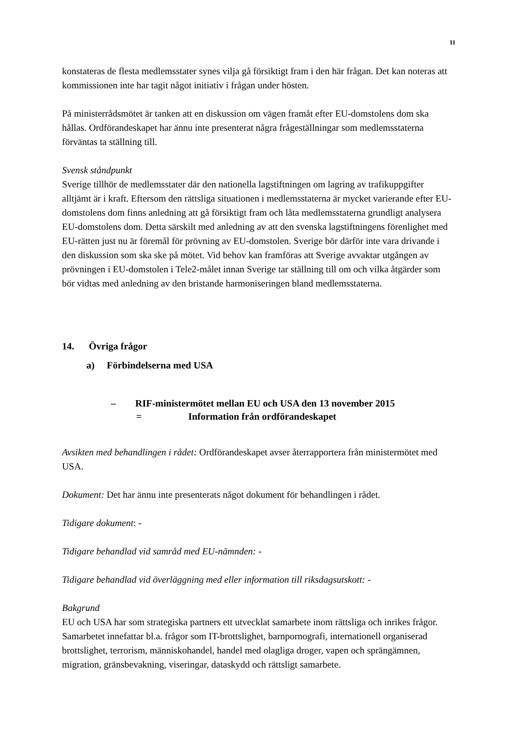11
konstateras de flesta medlemsstater synes vilja gå försiktigt fram i den här frågan. Det kan noteras att kommissionen inte har tagit något initiativ i frågan under hösten.
På ministerrådsmötet är tanken att en diskussion om vägen framåt efter EU-domstolens dom ska hållas. Ordförandeskapet har ännu inte presenterat några frågeställningar som medlemsstaterna förväntas ta ställning till.
Svensk ståndpunkt
Sverige tillhör de medlemsstater där den nationella lagstiftningen om lagring av trafikuppgifter alltjämt är i kraft. Eftersom den rättsliga situationen i medlemsstaterna är mycket varierande efter EU-domstolens dom finns anledning att gå försiktigt fram och låta medlemsstaterna grundligt analysera EU-domstolens dom. Detta särskilt med anledning av att den svenska lagstiftningens förenlighet med EU-rätten just nu är föremål för prövning av EU-domstolen. Sverige bör därför inte vara drivande i den diskussion som ska ske på mötet. Vid behov kan framföras att Sverige avvaktar utgången av prövningen i EU-domstolen i Tele2-målet innan Sverige tar ställning till om och vilka åtgärder som bör vidtas med anledning av den bristande harmoniseringen bland medlemsstaterna.
14. Övriga frågor
a) Förbindelserna med USA
– RIF-ministermötet mellan EU och USA den 13 november 2015
= Information från ordförandeskapet
Avsikten med behandlingen i rådet: Ordförandeskapet avser återrapportera från ministermötet med USA.
Dokument: Det har ännu inte presenterats något dokument för behandlingen i rådet.
Tidigare dokument: -
Tidigare behandlad vid samråd med EU-nämnden: -
Tidigare behandlad vid överläggning med eller information till riksdagsutskott: -
Bakgrund
EU och USA har som strategiska partners ett utvecklat samarbete inom rättsliga och inrikes frågor. Samarbetet innefattar bl.a. frågor som IT-brottslighet, barnpornografi, internationell organiserad brottslighet, terrorism, människohandel, handel med olagliga droger, vapen och sprängämnen, migration, gränsbevakning, viseringar, dataskydd och rättsligt samarbete.